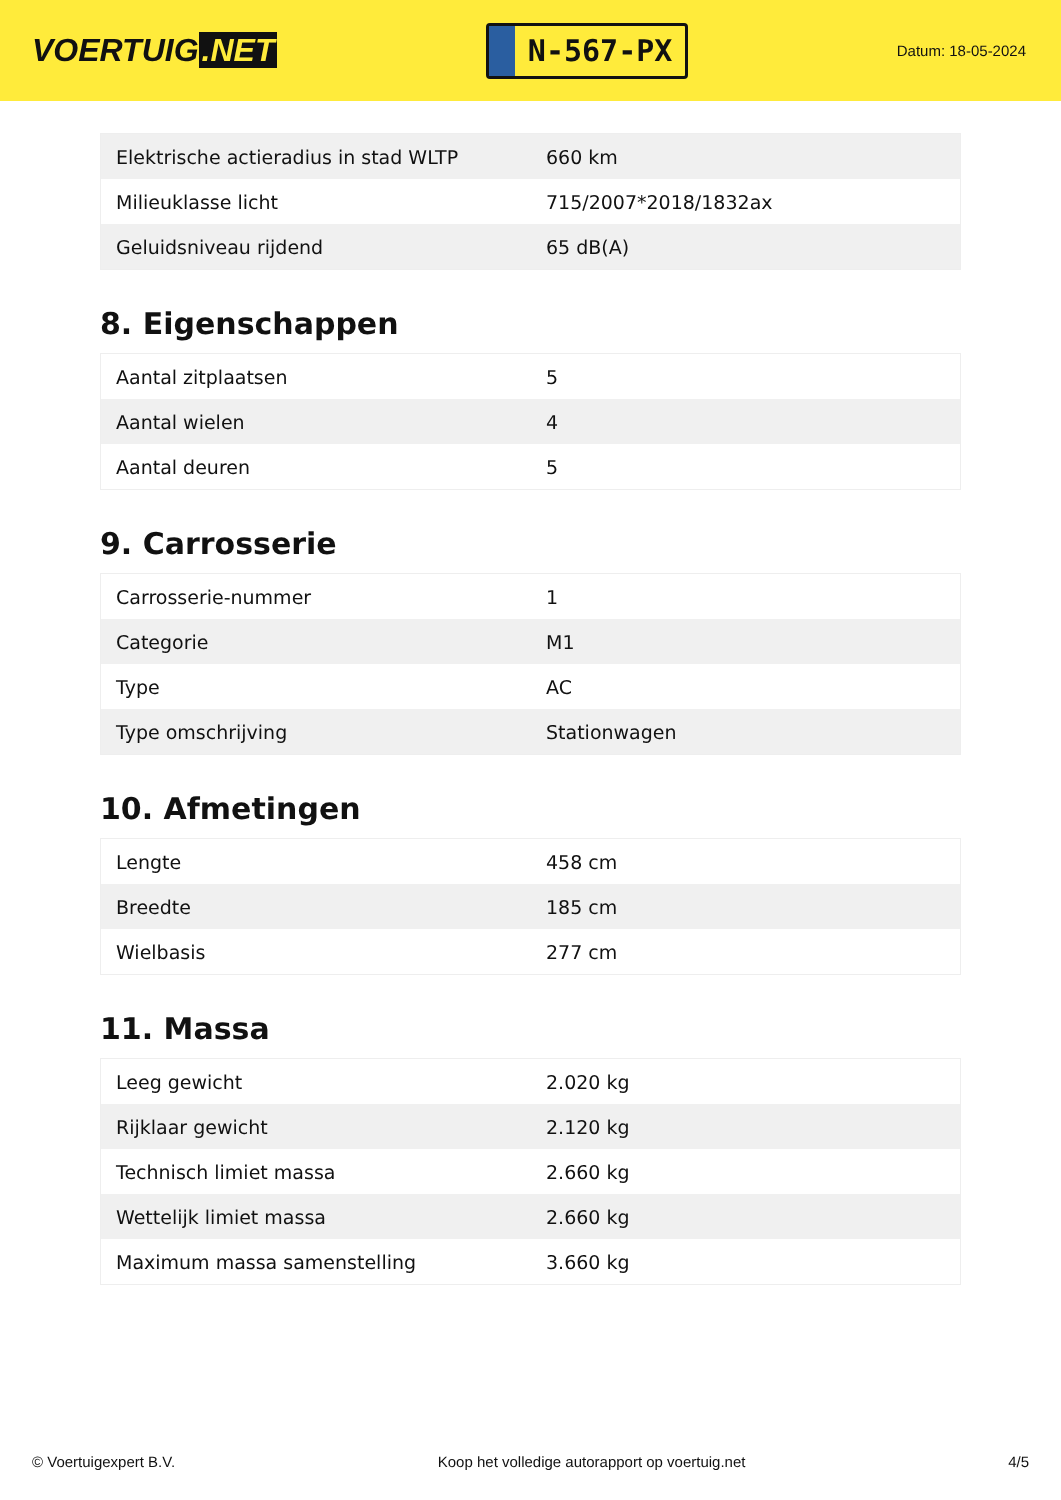VOERTUIG.NET
N-567-PX
Datum: 18-05-2024
| Elektrische actieradius in stad WLTP | 660 km |
| Milieuklasse licht | 715/2007*2018/1832ax |
| Geluidsniveau rijdend | 65 dB(A) |
8. Eigenschappen
| Aantal zitplaatsen | 5 |
| Aantal wielen | 4 |
| Aantal deuren | 5 |
9. Carrosserie
| Carrosserie-nummer | 1 |
| Categorie | M1 |
| Type | AC |
| Type omschrijving | Stationwagen |
10. Afmetingen
| Lengte | 458 cm |
| Breedte | 185 cm |
| Wielbasis | 277 cm |
11. Massa
| Leeg gewicht | 2.020 kg |
| Rijklaar gewicht | 2.120 kg |
| Technisch limiet massa | 2.660 kg |
| Wettelijk limiet massa | 2.660 kg |
| Maximum massa samenstelling | 3.660 kg |
© Voertuigexpert B.V. Koop het volledige autorapport op voertuig.net 4/5